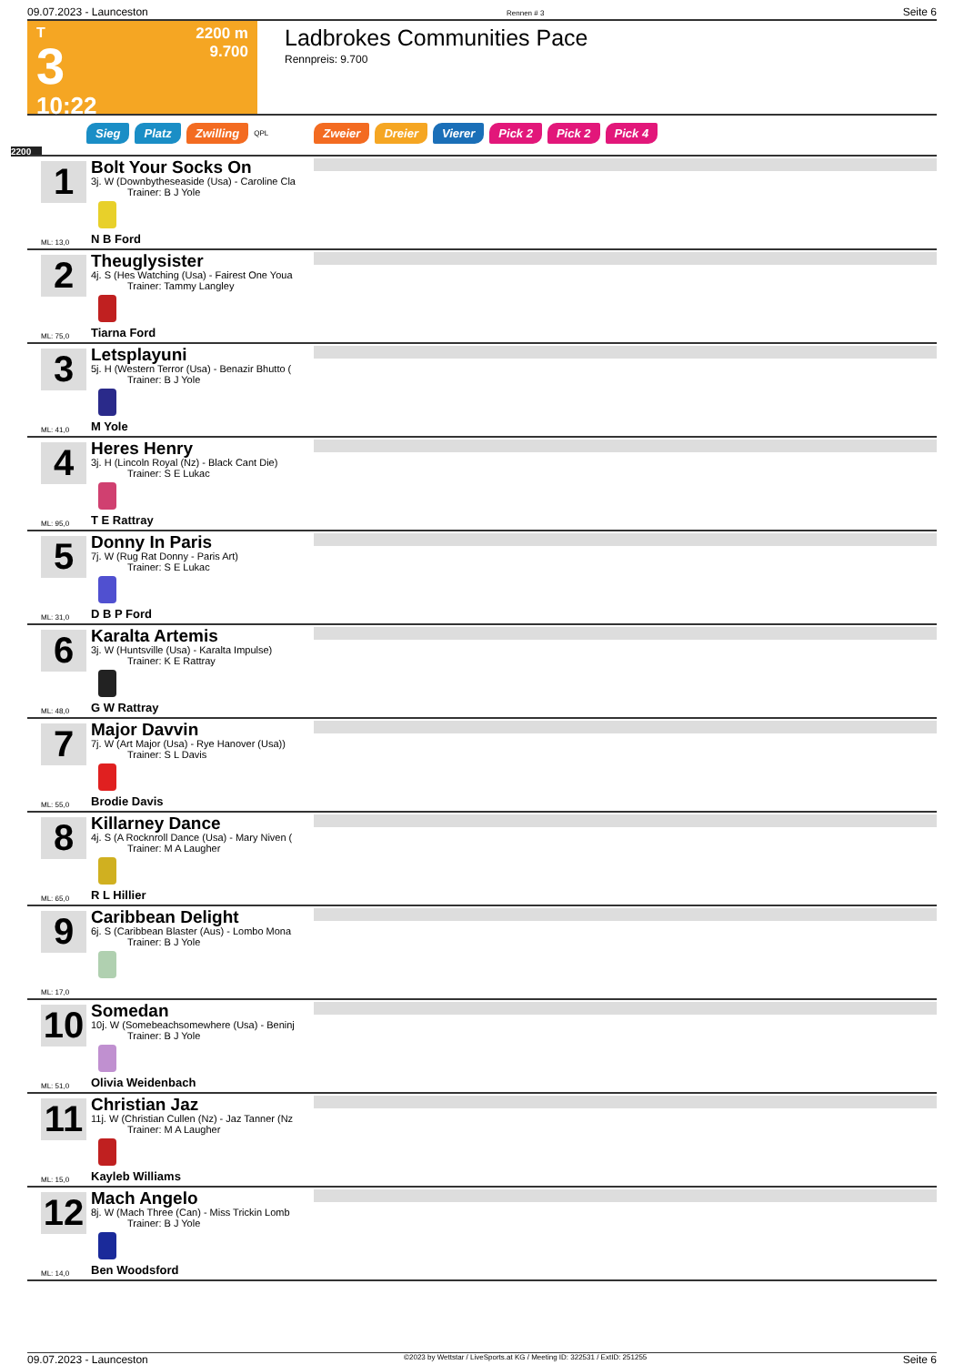09.07.2023 - Launceston Rennen # 3 Seite 6
T
3
10:22
2200 m
9.700
Ladbrokes Communities Pace
Rennpreis: 9.700
Sieg Platz Zwilling QPL Zweier Dreier Vierer Pick 2 Pick 2 Pick 4
2200
1
Bolt Your Socks On
3j. W (Downbytheseaside (Usa) - Caroline Cla
Trainer: B J Yole
N B Ford
ML: 13,0
2
Theuglysister
4j. S (Hes Watching (Usa) - Fairest One Youa
Trainer: Tammy Langley
Tiarna Ford
ML: 75,0
3
Letsplayuni
5j. H (Western Terror (Usa) - Benazir Bhutto (
Trainer: B J Yole
M Yole
ML: 41,0
4
Heres Henry
3j. H (Lincoln Royal (Nz) - Black Cant Die)
Trainer: S E Lukac
T E Rattray
ML: 95,0
5
Donny In Paris
7j. W (Rug Rat Donny - Paris Art)
Trainer: S E Lukac
D B P Ford
ML: 31,0
6
Karalta Artemis
3j. W (Huntsville (Usa) - Karalta Impulse)
Trainer: K E Rattray
G W Rattray
ML: 48,0
7
Major Davvin
7j. W (Art Major (Usa) - Rye Hanover (Usa))
Trainer: S L Davis
Brodie Davis
ML: 55,0
8
Killarney Dance
4j. S (A Rocknroll Dance (Usa) - Mary Niven (
Trainer: M A Laugher
R L Hillier
ML: 65,0
9
Caribbean Delight
6j. S (Caribbean Blaster (Aus) - Lombo Mona
Trainer: B J Yole
ML: 17,0
10
Somedan
10j. W (Somebeachsomewhere (Usa) - Beninj
Trainer: B J Yole
Olivia Weidenbach
ML: 51,0
11
Christian Jaz
11j. W (Christian Cullen (Nz) - Jaz Tanner (Nz
Trainer: M A Laugher
Kayleb Williams
ML: 15,0
12
Mach Angelo
8j. W (Mach Three (Can) - Miss Trickin Lomb
Trainer: B J Yole
Ben Woodsford
ML: 14,0
09.07.2023 - Launceston ©2023 by Wettstar / LiveSports.at KG / Meeting ID: 322531 / ExtID: 251255 Seite 6